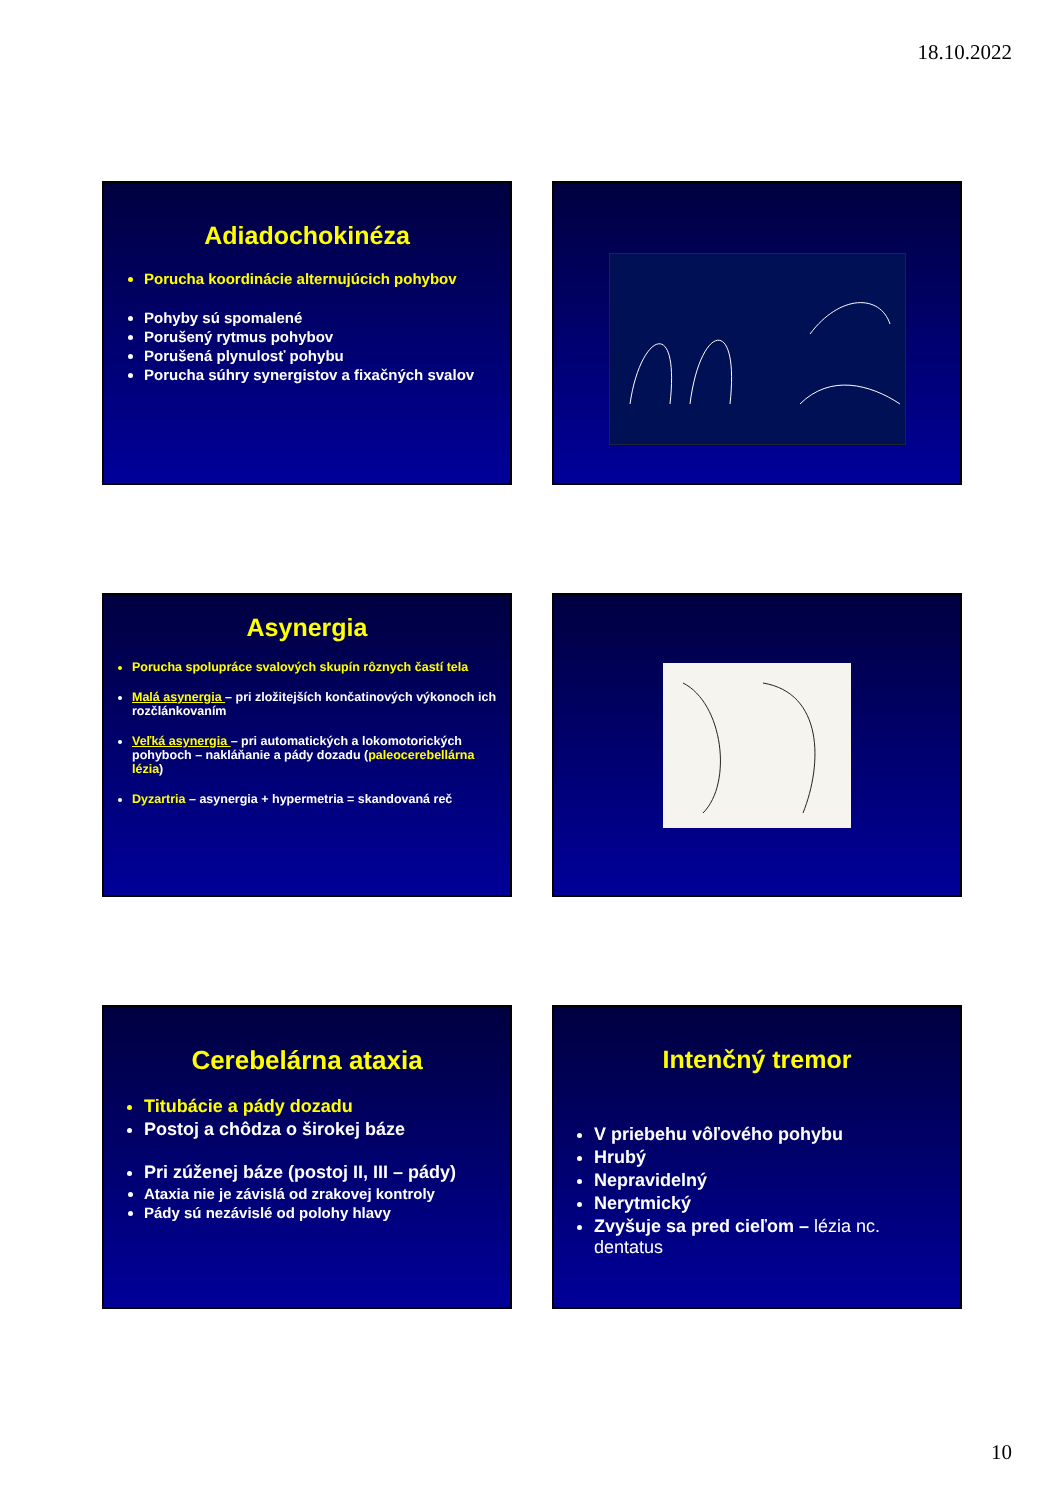18.10.2022
Adiadochokinéza
Porucha koordinácie alternujúcich pohybov
Pohyby sú spomalené
Porušený rytmus pohybov
Porušená plynulosť pohybu
Porucha súhry synergistov a fixačných svalov
Asynergia
Porucha spolupráce svalových skupín rôznych častí tela
Malá asynergia – pri zložitejších končatinových výkonoch ich rozčlánkovaním
Veľká asynergia – pri automatických a lokomotorických pohyboch – nakláňanie a pády dozadu (paleocerebellárna lézia)
Dyzartria – asynergia + hypermetria = skandovaná reč
Cerebelárna ataxia
Titubácie a pády dozadu
Postoj a chôdza o širokej báze
Pri zúženej báze (postoj II, III – pády)
Ataxia nie je závislá od zrakovej kontroly
Pády sú nezávislé od polohy hlavy
Intenčný tremor
V priebehu vôľového pohybu
Hrubý
Nepravidelný
Nerytmický
Zvyšuje sa pred cieľom – lézia nc. dentatus
10